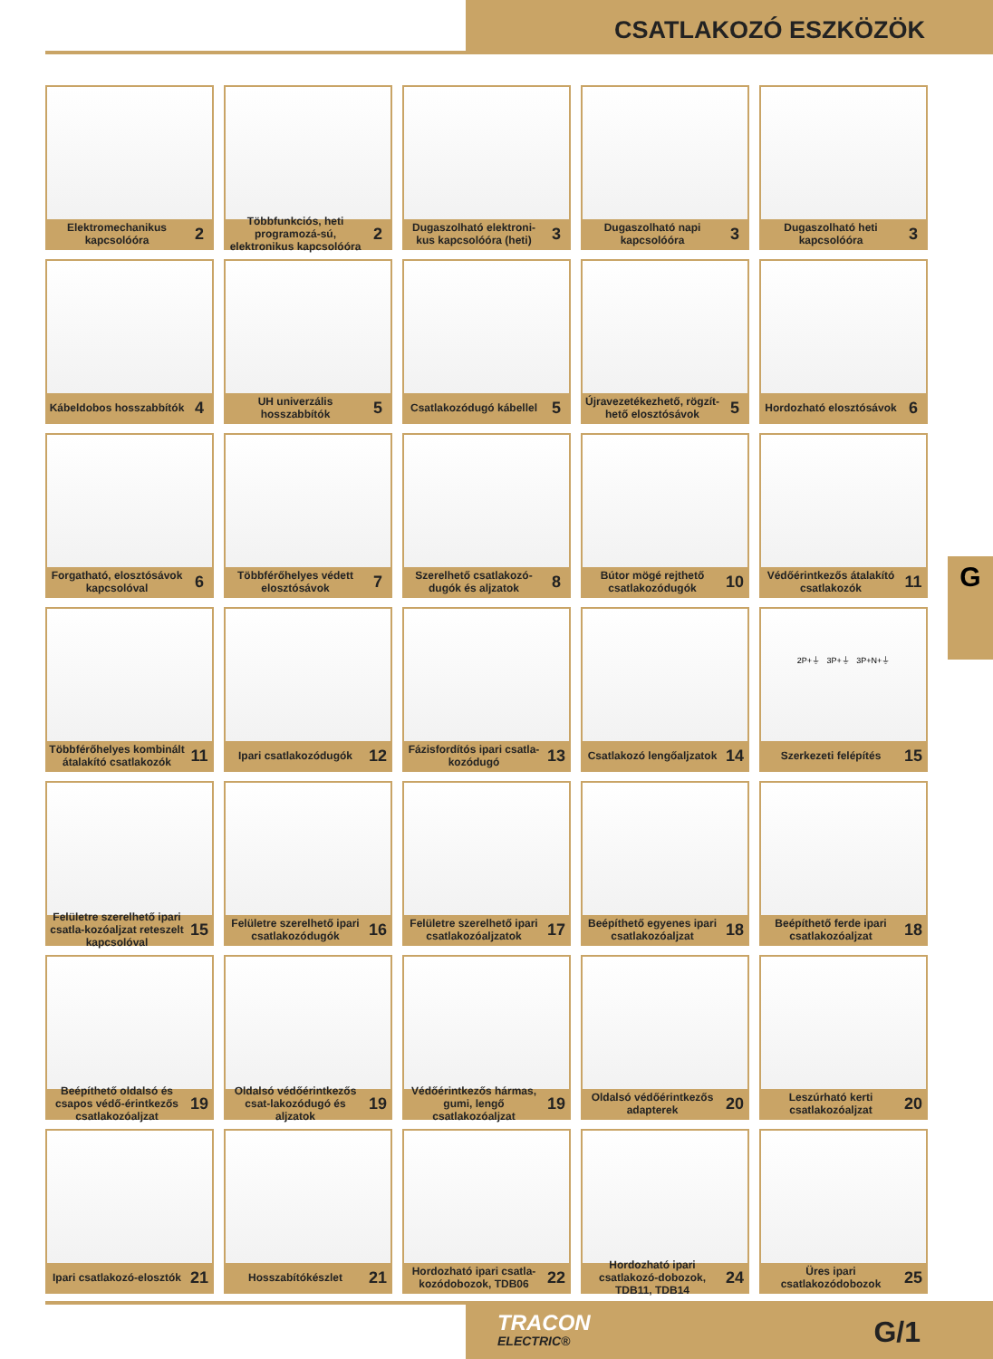CSATLAKOZÓ ESZKÖZÖK
Elektromechanikus kapcsolóóra 2
Többfunkciós, heti programozá-sú, elektronikus kapcsolóóra 2
Dugaszolható elektroni-kus kapcsolóóra (heti) 3
Dugaszolható napi kapcsolóóra 3
Dugaszolható heti kapcsolóóra 3
Kábeldobos hosszabbítók 4
UH univerzális hosszabbítók 5
Csatlakozódugó kábellel 5
Újravezetékezhető, rögzít-hető elosztósávok 5
Hordozható elosztósávok 6
Forgatható, elosztósávok kapcsolóval 6
Többférőhelyes védett elosztósávok 7
Szerelhető csatlakozó-dugók és aljzatok 8
Bútor mögé rejthető csatlakozódugók 10
Védőérintkezős átalakító csatlakozók 11
Többférőhelyes kombinált átalakító csatlakozók 11
Ipari csatlakozódugók 12
Fázisfordítós ipari csatla-kozódugó 13
Csatlakozó lengőaljzatok 14
2P+⏚ 3P+⏚ 3P+N+⏚
Szerkezeti felépítés 15
Felületre szerelhető ipari csatla-kozóaljzat reteszelt kapcsolóval 15
Felületre szerelhető ipari csatlakozódugók 16
Felületre szerelhető ipari csatlakozóaljzatok 17
Beépíthető egyenes ipari csatlakozóaljzat 18
Beépíthető ferde ipari csatlakozóaljzat 18
Beépíthető oldalsó és csapos védő-érintkezős csatlakozóaljzat 19
Oldalsó védőérintkezős csat-lakozódugó és aljzatok 19
Védőérintkezős hármas, gumi, lengő csatlakozóaljzat 19
Oldalsó védőérintkezős adapterek 20
Leszúrható kerti csatlakozóaljzat 20
Ipari csatlakozó-elosztók 21
Hosszabítókészlet 21
Hordozható ipari csatla-kozódobozok, TDB06 22
Hordozható ipari csatlakozó-dobozok, TDB11, TDB14 24
Üres ipari csatlakozódobozok 25
G
TRACON
ELECTRIC®
G/1